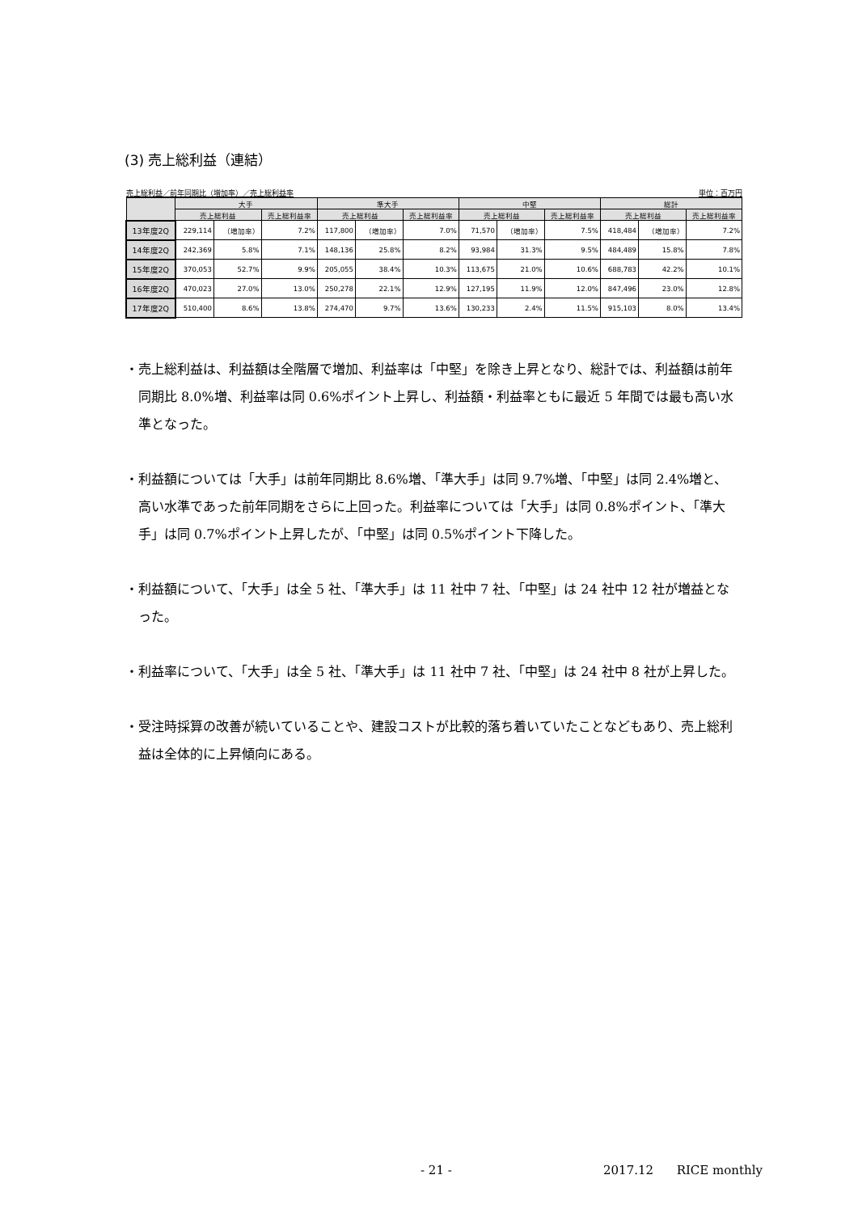(3) 売上総利益（連結）
売上総利益／前年同期比（増加率）／売上総利益率 単位：百万円
| | 大手 | | | 準大手 | | | 中堅 | | | 総計 | | |
| --- | --- | --- | --- | --- | --- | --- | --- | --- | --- | --- | --- | --- |
| | 売上総利益 | | 売上総利益率 | 売上総利益 | | 売上総利益率 | 売上総利益 | | 売上総利益率 | 売上総利益 | | 売上総利益率 |
| 13年度2Q | 229,114 | （増加率） | 7.2% | 117,800 | （増加率） | 7.0% | 71,570 | （増加率） | 7.5% | 418,484 | （増加率） | 7.2% |
| 14年度2Q | 242,369 | 5.8% | 7.1% | 148,136 | 25.8% | 8.2% | 93,984 | 31.3% | 9.5% | 484,489 | 15.8% | 7.8% |
| 15年度2Q | 370,053 | 52.7% | 9.9% | 205,055 | 38.4% | 10.3% | 113,675 | 21.0% | 10.6% | 688,783 | 42.2% | 10.1% |
| 16年度2Q | 470,023 | 27.0% | 13.0% | 250,278 | 22.1% | 12.9% | 127,195 | 11.9% | 12.0% | 847,496 | 23.0% | 12.8% |
| 17年度2Q | 510,400 | 8.6% | 13.8% | 274,470 | 9.7% | 13.6% | 130,233 | 2.4% | 11.5% | 915,103 | 8.0% | 13.4% |
・売上総利益は、利益額は全階層で増加、利益率は「中堅」を除き上昇となり、総計では、利益額は前年同期比 8.0%増、利益率は同 0.6%ポイント上昇し、利益額・利益率ともに最近 5 年間では最も高い水準となった。
・利益額については「大手」は前年同期比 8.6%増、「準大手」は同 9.7%増、「中堅」は同 2.4%増と、高い水準であった前年同期をさらに上回った。利益率については「大手」は同 0.8%ポイント、「準大手」は同 0.7%ポイント上昇したが、「中堅」は同 0.5%ポイント下降した。
・利益額について、「大手」は全 5 社、「準大手」は 11 社中 7 社、「中堅」は 24 社中 12 社が増益となった。
・利益率について、「大手」は全 5 社、「準大手」は 11 社中 7 社、「中堅」は 24 社中 8 社が上昇した。
・受注時採算の改善が続いていることや、建設コストが比較的落ち着いていたことなどもあり、売上総利益は全体的に上昇傾向にある。
- 21 - 2017.12 RICE monthly